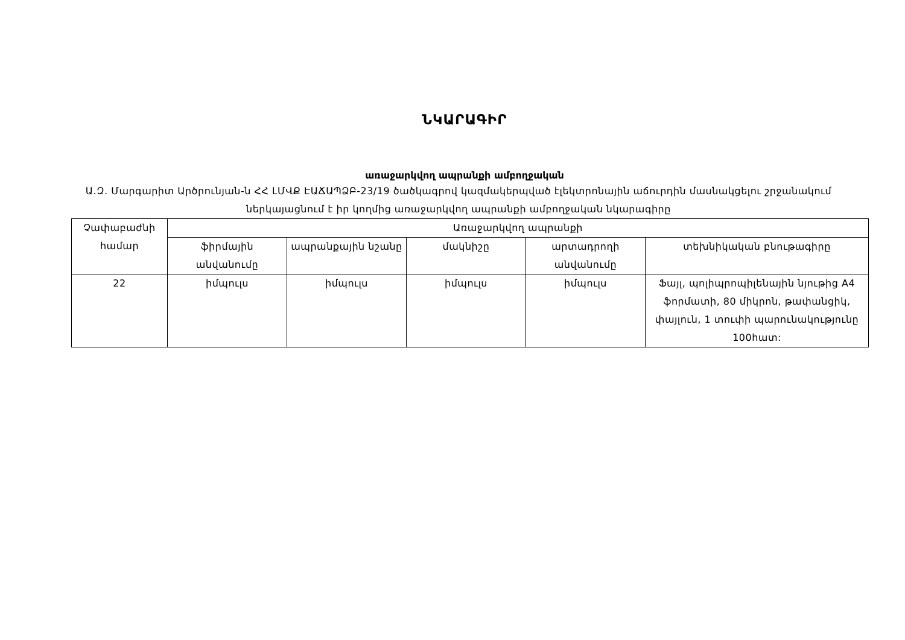ՆԿԱՐԱԳԻՐ
առաջարկվող ապրանքի ամբողջական
Ա.Զ. Մարգարիտ Արծրունյան-ն ՀՀ ԼՄՎՔ ԷԱՃԱՊՁԲ-23/19 ծածկագրով կազմակերպված էլեկտրոնային աճուրդին մասնակցելու շրջանակում ներկայացնում է իր կողմից առաջարկվող ապրանքի ամբողջական նկարագիրը
| Չափաբաժնի համար | Առաջարկվող ապրանքի | | | | |
| --- | --- | --- | --- | --- | --- |
| | ֆիրմային անվանումը | ապրանքային նշանը | մակնիշը | արտադրողի անվանումը | տեխնիկական բնութագիրը |
| 22 | իմպուլս | իմպուլս | իմպուլս | իմպուլս | Ֆայլ, պոլիպրոպիլենային նյութից A4 ֆորմատի, 80 միկրոն, թափանցիկ, փայլուն, 1 տուփի պարունակությունը 100հատ: |